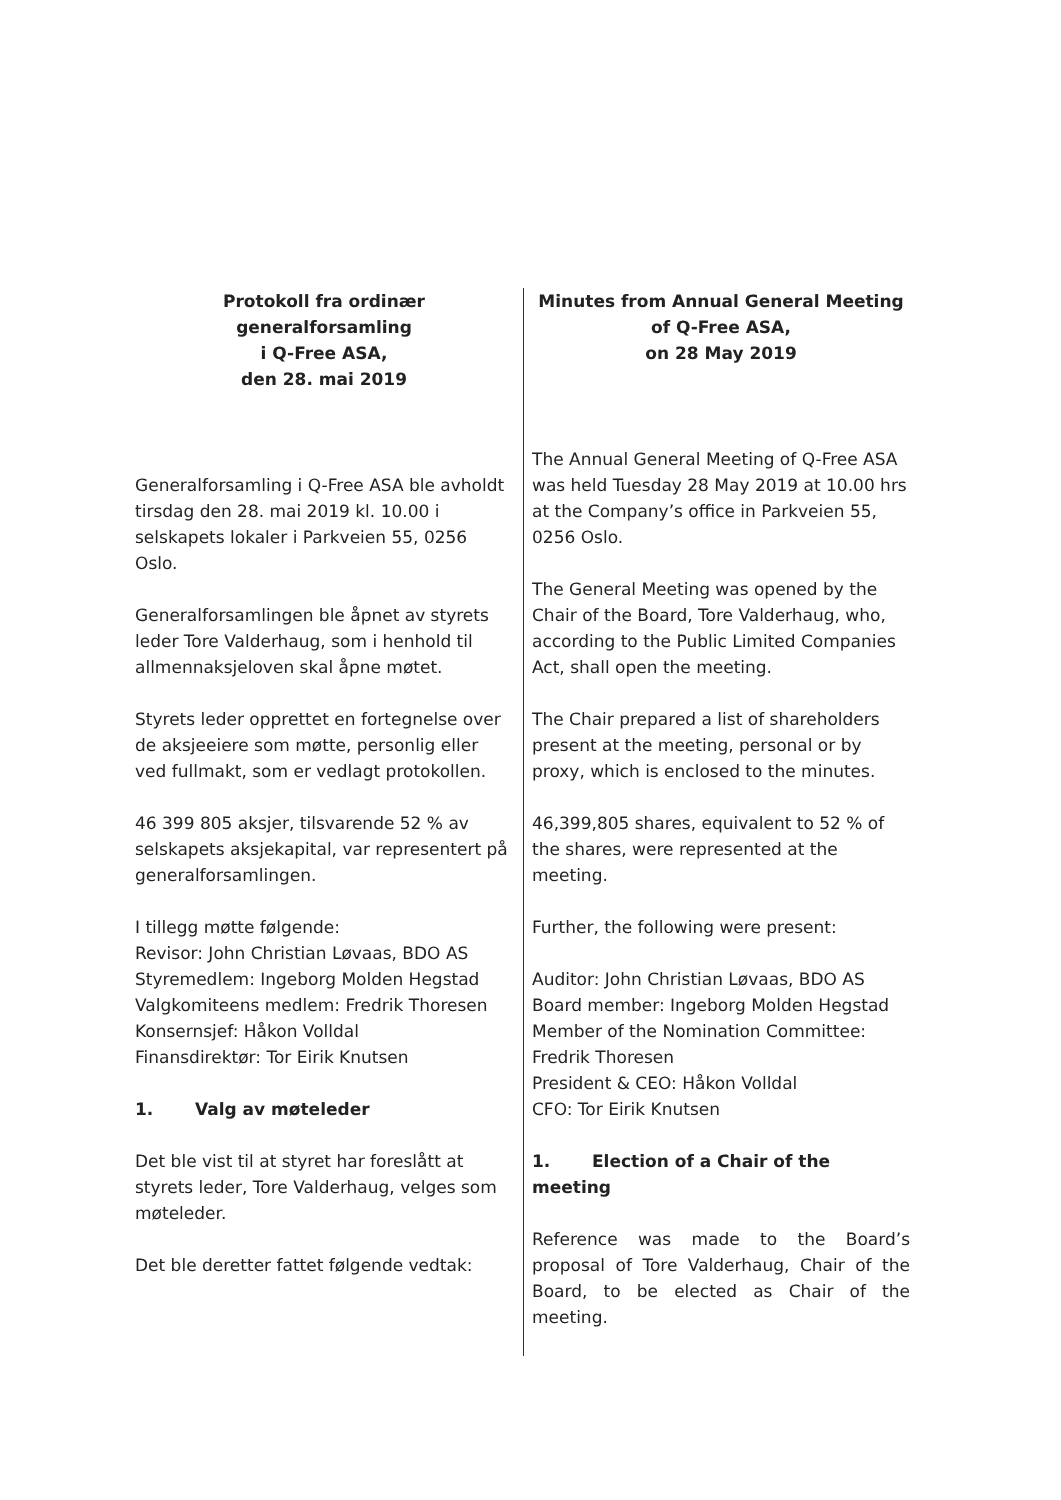Protokoll fra ordinær generalforsamling
i Q-Free ASA,
den 28. mai 2019
Generalforsamling i Q-Free ASA ble avholdt tirsdag den 28. mai 2019 kl. 10.00 i selskapets lokaler i Parkveien 55, 0256 Oslo.
Generalforsamlingen ble åpnet av styrets leder Tore Valderhaug, som i henhold til allmennaksjeloven skal åpne møtet.
Styrets leder opprettet en fortegnelse over de aksjeeiere som møtte, personlig eller ved fullmakt, som er vedlagt protokollen.
46 399 805 aksjer, tilsvarende 52 % av selskapets aksjekapital, var representert på generalforsamlingen.
I tillegg møtte følgende:
Revisor: John Christian Løvaas, BDO AS
Styremedlem: Ingeborg Molden Hegstad
Valgkomiteens medlem: Fredrik Thoresen
Konsernsjef: Håkon Volldal
Finansdirektør: Tor Eirik Knutsen
1. Valg av møteleder
Det ble vist til at styret har foreslått at styrets leder, Tore Valderhaug, velges som møteleder.
Det ble deretter fattet følgende vedtak:
Minutes from Annual General Meeting
of Q-Free ASA,
on 28 May 2019
The Annual General Meeting of Q-Free ASA was held Tuesday 28 May 2019 at 10.00 hrs at the Company’s office in Parkveien 55, 0256 Oslo.
The General Meeting was opened by the Chair of the Board, Tore Valderhaug, who, according to the Public Limited Companies Act, shall open the meeting.
The Chair prepared a list of shareholders present at the meeting, personal or by proxy, which is enclosed to the minutes.
46,399,805 shares, equivalent to 52 % of the shares, were represented at the meeting.
Further, the following were present:
Auditor: John Christian Løvaas, BDO AS
Board member: Ingeborg Molden Hegstad
Member of the Nomination Committee: Fredrik Thoresen
President & CEO: Håkon Volldal
CFO: Tor Eirik Knutsen
1. Election of a Chair of the meeting
Reference was made to the Board’s proposal of Tore Valderhaug, Chair of the Board, to be elected as Chair of the meeting.